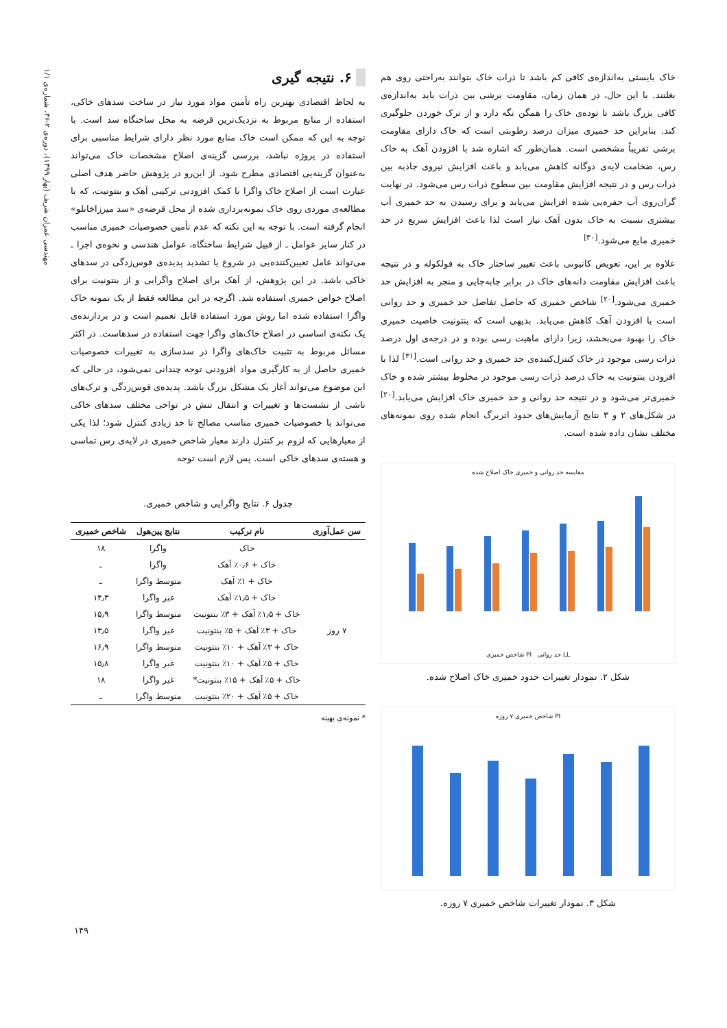مهندسی عمران شریف (بهار ۱۳۹۹)، دوره‌ی ۲-۳۶، شماره‌ی ۱/۱
خاک بایستی به‌اندازه‌ی کافی کم باشد تا ذرات خاک بتوانند به‌راحتی روی هم بغلتند. با این حال، در همان زمان، مقاومت برشی بین ذرات باید به‌اندازه‌ی کافی بزرگ باشد تا توده‌ی خاک را همگن نگه دارد و از ترک خوردن جلوگیری کند. بنابراین حد خمیری میزان درصد رطوبتی است که خاک دارای مقاومت برشی تقریباً مشخصی است. همان‌طور که اشاره شد با افزودن آهک به خاک رس، ضخامت لایه‌ی دوگانه کاهش می‌یابد و باعث افزایش نیروی جاذبه بین ذرات رس و در نتیجه افزایش مقاومت بین سطوح ذرات رس می‌شود. در نهایت گران‌روی آب حفره‌یی شده افزایش می‌یابد و برای رسیدن به حد خمیری آب بیشتری نسبت به خاک بدون آهک نیاز است لذا باعث افزایش سریع در حد خمیری مایع می‌شود.<sup>[۳۰]</sup>
علاوه بر این، تعویض کاتیونی باعث تغییر ساختار خاک به فولکوله و در نتیجه باعث افزایش مقاومت دانه‌های خاک در برابر جابه‌جایی و منجر به افزایش حد خمیری می‌شود.<sup>[۲۰]</sup> شاخص خمیری که حاصل تفاضل حد خمیری و حد روانی است با افزودن آهک کاهش می‌یابد. بدیهی است که بنتونیت خاصیت خمیری خاک را بهبود می‌بخشد، زیرا دارای ماهیت رسی بوده و در درجه‌ی اول درصد ذرات رسی موجود در خاک کنترل‌کننده‌ی حد خمیری و حد روانی است.<sup>[۳۱]</sup> لذا با افزودن بنتونیت به خاک درصد ذرات رسی موجود در مخلوط بیشتر شده و خاک خمیری‌تر می‌شود و در نتیجه حد روانی و حد خمیری خاک افزایش می‌یابد.<sup>[۲۰]</sup> در شکل‌های ۲ و ۳ نتایج آزمایش‌های حدود اتربرگ انجام شده روی نمونه‌های مختلف نشان داده شده است.
مقایسه حد روانی و خمیری خاک اصلاح شده
شاخص خمیری PI حد روانی LL
شکل ۲. نمودار تغییرات حدود خمیری خاک اصلاح شده.
شاخص خمیری ۷ روزه PI
شکل ۳. نمودار تغییرات شاخص خمیری ۷ روزه.
۶. نتیجه گیری
به لحاظ اقتصادی بهترین راه تأمین مواد مورد نیاز در ساخت سدهای خاکی، استفاده از منابع مربوط به نزدیک‌ترین قرضه به محل ساختگاه سد است. با توجه به این که ممکن است خاک منابع مورد نظر دارای شرایط مناسبی برای استفاده در پروژه نباشد، بررسی گزینه‌ی اصلاح مشخصات خاک می‌تواند به‌عنوان گزینه‌یی اقتصادی مطرح شود. از این‌رو در پژوهش حاضر هدف اصلی عبارت است از اصلاح خاک واگرا با کمک افزودنی ترکیبی آهک و بنتونیت، که با مطالعه‌ی موردی روی خاک نمونه‌برداری شده از محل قرضه‌ی «سد میرزاخانلو» انجام گرفته است. با توجه به این نکته که عدم تأمین خصوصیات خمیری مناسب در کنار سایر عوامل ـ از قبیل شرایط ساختگاه، عوامل هندسی و نحوه‌ی اجرا ـ می‌تواند عامل تعیین‌کننده‌یی در شروع یا تشدید پدیده‌ی قوس‌زدگی در سدهای خاکی باشد. در این پژوهش، از آهک برای اصلاح واگرایی و از بنتونیت برای اصلاح خواص خمیری استفاده شد. اگرچه در این مطالعه فقط از یک نمونه خاک واگرا استفاده شده اما روش مورد استفاده قابل تعمیم است و در بردارنده‌ی یک نکته‌ی اساسی در اصلاح خاک‌های واگرا جهت استفاده در سدهاست. در اکثر مسائل مربوط به تثبیت خاک‌های واگرا در سدسازی به تغییرات خصوصیات خمیری حاصل از به کارگیری مواد افزودنی توجه چندانی نمی‌شود، در حالی که این موضوع می‌تواند آغاز یک مشکل بزرگ باشد. پدیده‌ی قوس‌زدگی و ترک‌های ناشی از نشست‌ها و تغییرات و انتقال تنش در نواحی مختلف سدهای خاکی می‌تواند با خصوصیات خمیری مناسب مصالح تا حد زیادی کنترل شود؛ لذا یکی از معیارهایی که لزوم بر کنترل دارند معیار شاخص خمیری در لایه‌ی رس تماسی و هسته‌ی سدهای خاکی است. پس لازم است توجه
جدول ۶. نتایج واگرایی و شاخص خمیری.
| سن عمل‌آوری | نام ترکیب | نتایج پین‌هول | شاخص خمیری |
| --- | --- | --- | --- |
| | خاک | واگرا | ۱۸ |
| ۷ روز | خاک + ۰٫۶٪ آهک | واگرا | ـ |
| | خاک + ۱٪ آهک | متوسط واگرا | ـ |
| | خاک + ۱٫۵٪ آهک | غیر واگرا | ۱۴٫۳ |
| | خاک + ۱٫۵٪ آهک + ۳٪ بنتونیت | متوسط واگرا | ۱۵٫۹ |
| | خاک + ۳٪ آهک + ۵٪ بنتونیت | غیر واگرا | ۱۳٫۵ |
| | خاک + ۳٪ آهک + ۱۰٪ بنتونیت | متوسط واگرا | ۱۶٫۹ |
| | خاک + ۵٪ آهک + ۱۰٪ بنتونیت | غیر واگرا | ۱۵٫۸ |
| | خاک + ۵٪ آهک + ۱۵٪ بنتونیت* | غیر واگرا | ۱۸ |
| | خاک + ۵٪ آهک + ۲۰٪ بنتونیت | متوسط واگرا | ـ |
* نمونه‌ی بهینه
۱۴۹